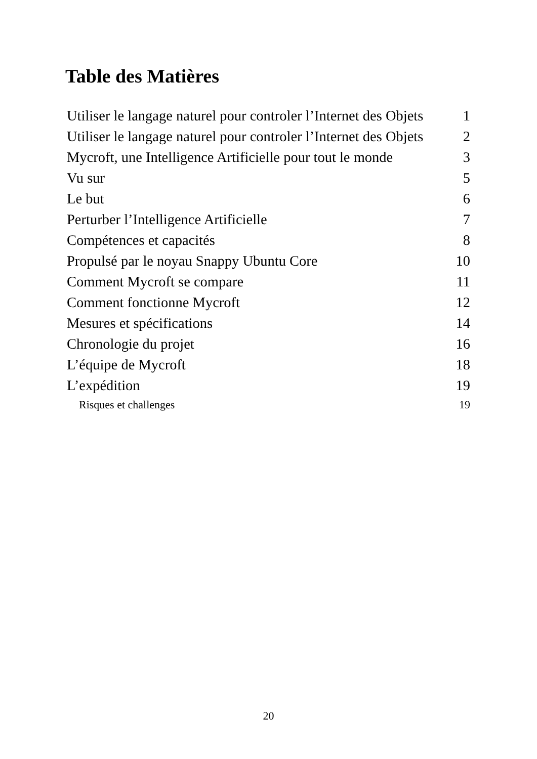Table des Matières
| Utiliser le langage naturel pour controler l’Internet des Objets | 1 |
| Utiliser le langage naturel pour controler l’Internet des Objets | 2 |
| Mycroft, une Intelligence Artificielle pour tout le monde | 3 |
| Vu sur | 5 |
| Le but | 6 |
| Perturber l’Intelligence Artificielle | 7 |
| Compétences et capacités | 8 |
| Propulsé par le noyau Snappy Ubuntu Core | 10 |
| Comment Mycroft se compare | 11 |
| Comment fonctionne Mycroft | 12 |
| Mesures et spécifications | 14 |
| Chronologie du projet | 16 |
| L’équipe de Mycroft | 18 |
| L’expédition | 19 |
| Risques et challenges | 19 |
20